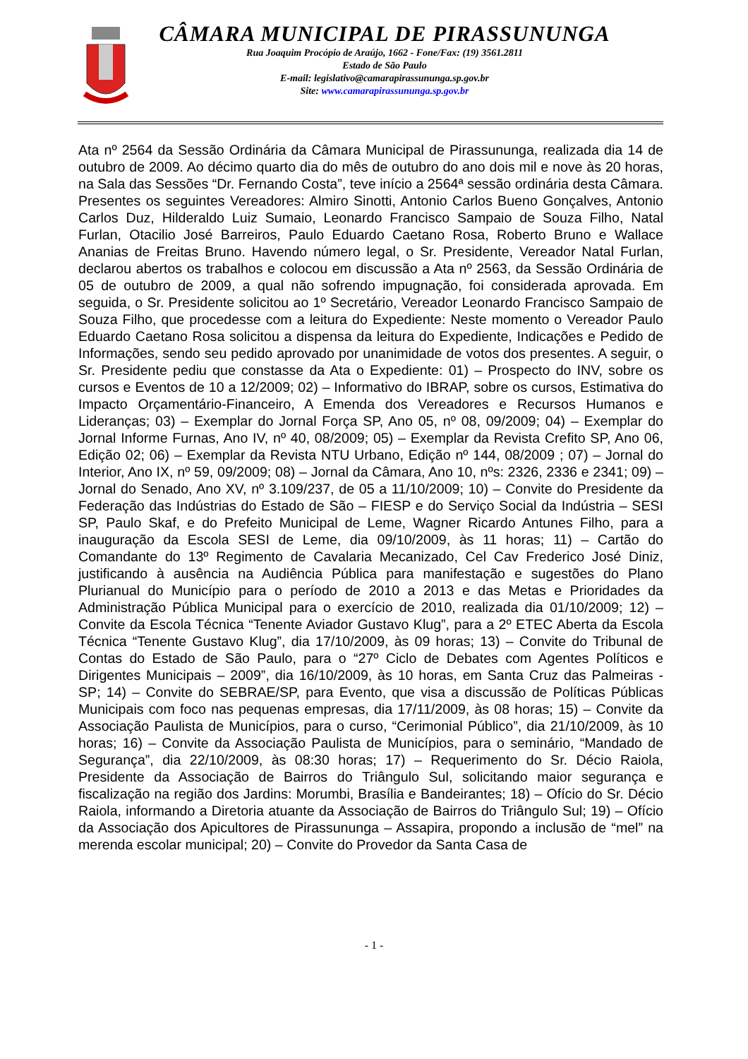CÂMARA MUNICIPAL DE PIRASSUNUNGA
Rua Joaquim Procópio de Araújo, 1662 - Fone/Fax: (19) 3561.2811
Estado de São Paulo
E-mail: legislativo@camarapirassununga.sp.gov.br
Site: www.camarapirassununga.sp.gov.br
Ata nº 2564 da Sessão Ordinária da Câmara Municipal de Pirassununga, realizada dia 14 de outubro de 2009. Ao décimo quarto dia do mês de outubro do ano dois mil e nove às 20 horas, na Sala das Sessões “Dr. Fernando Costa”, teve início a 2564ª sessão ordinária desta Câmara. Presentes os seguintes Vereadores: Almiro Sinotti, Antonio Carlos Bueno Gonçalves, Antonio Carlos Duz, Hilderaldo Luiz Sumaio, Leonardo Francisco Sampaio de Souza Filho, Natal Furlan, Otacilio José Barreiros, Paulo Eduardo Caetano Rosa, Roberto Bruno e Wallace Ananias de Freitas Bruno. Havendo número legal, o Sr. Presidente, Vereador Natal Furlan, declarou abertos os trabalhos e colocou em discussão a Ata nº 2563, da Sessão Ordinária de 05 de outubro de 2009, a qual não sofrendo impugnação, foi considerada aprovada. Em seguida, o Sr. Presidente solicitou ao 1º Secretário, Vereador Leonardo Francisco Sampaio de Souza Filho, que procedesse com a leitura do Expediente: Neste momento o Vereador Paulo Eduardo Caetano Rosa solicitou a dispensa da leitura do Expediente, Indicações e Pedido de Informações, sendo seu pedido aprovado por unanimidade de votos dos presentes. A seguir, o Sr. Presidente pediu que constasse da Ata o Expediente: 01) – Prospecto do INV, sobre os cursos e Eventos de 10 a 12/2009; 02) – Informativo do IBRAP, sobre os cursos, Estimativa do Impacto Orçamentário-Financeiro, A Emenda dos Vereadores e Recursos Humanos e Lideranças; 03) – Exemplar do Jornal Força SP, Ano 05, nº 08, 09/2009; 04) – Exemplar do Jornal Informe Furnas, Ano IV, nº 40, 08/2009; 05) – Exemplar da Revista Crefito SP, Ano 06, Edição 02; 06) – Exemplar da Revista NTU Urbano, Edição nº 144, 08/2009 ; 07) – Jornal do Interior, Ano IX, nº 59, 09/2009; 08) – Jornal da Câmara, Ano 10, nºs: 2326, 2336 e 2341; 09) – Jornal do Senado, Ano XV, nº 3.109/237, de 05 a 11/10/2009; 10) – Convite do Presidente da Federação das Indústrias do Estado de São – FIESP e do Serviço Social da Indústria – SESI SP, Paulo Skaf, e do Prefeito Municipal de Leme, Wagner Ricardo Antunes Filho, para a inauguração da Escola SESI de Leme, dia 09/10/2009, às 11 horas; 11) – Cartão do Comandante do 13º Regimento de Cavalaria Mecanizado, Cel Cav Frederico José Diniz, justificando à ausência na Audiência Pública para manifestação e sugestões do Plano Plurianual do Município para o período de 2010 a 2013 e das Metas e Prioridades da Administração Pública Municipal para o exercício de 2010, realizada dia 01/10/2009; 12) – Convite da Escola Técnica “Tenente Aviador Gustavo Klug”, para a 2º ETEC Aberta da Escola Técnica “Tenente Gustavo Klug”, dia 17/10/2009, às 09 horas; 13) – Convite do Tribunal de Contas do Estado de São Paulo, para o “27º Ciclo de Debates com Agentes Políticos e Dirigentes Municipais – 2009”, dia 16/10/2009, às 10 horas, em Santa Cruz das Palmeiras - SP; 14) – Convite do SEBRAE/SP, para Evento, que visa a discussão de Políticas Públicas Municipais com foco nas pequenas empresas, dia 17/11/2009, às 08 horas; 15) – Convite da Associação Paulista de Municípios, para o curso, “Cerimonial Público”, dia 21/10/2009, às 10 horas; 16) – Convite da Associação Paulista de Municípios, para o seminário, “Mandado de Segurança”, dia 22/10/2009, às 08:30 horas; 17) – Requerimento do Sr. Décio Raiola, Presidente da Associação de Bairros do Triângulo Sul, solicitando maior segurança e fiscalização na região dos Jardins: Morumbi, Brasília e Bandeirantes; 18) – Ofício do Sr. Décio Raiola, informando a Diretoria atuante da Associação de Bairros do Triângulo Sul; 19) – Ofício da Associação dos Apicultores de Pirassununga – Assapira, propondo a inclusão de “mel” na merenda escolar municipal; 20) – Convite do Provedor da Santa Casa de
- 1 -